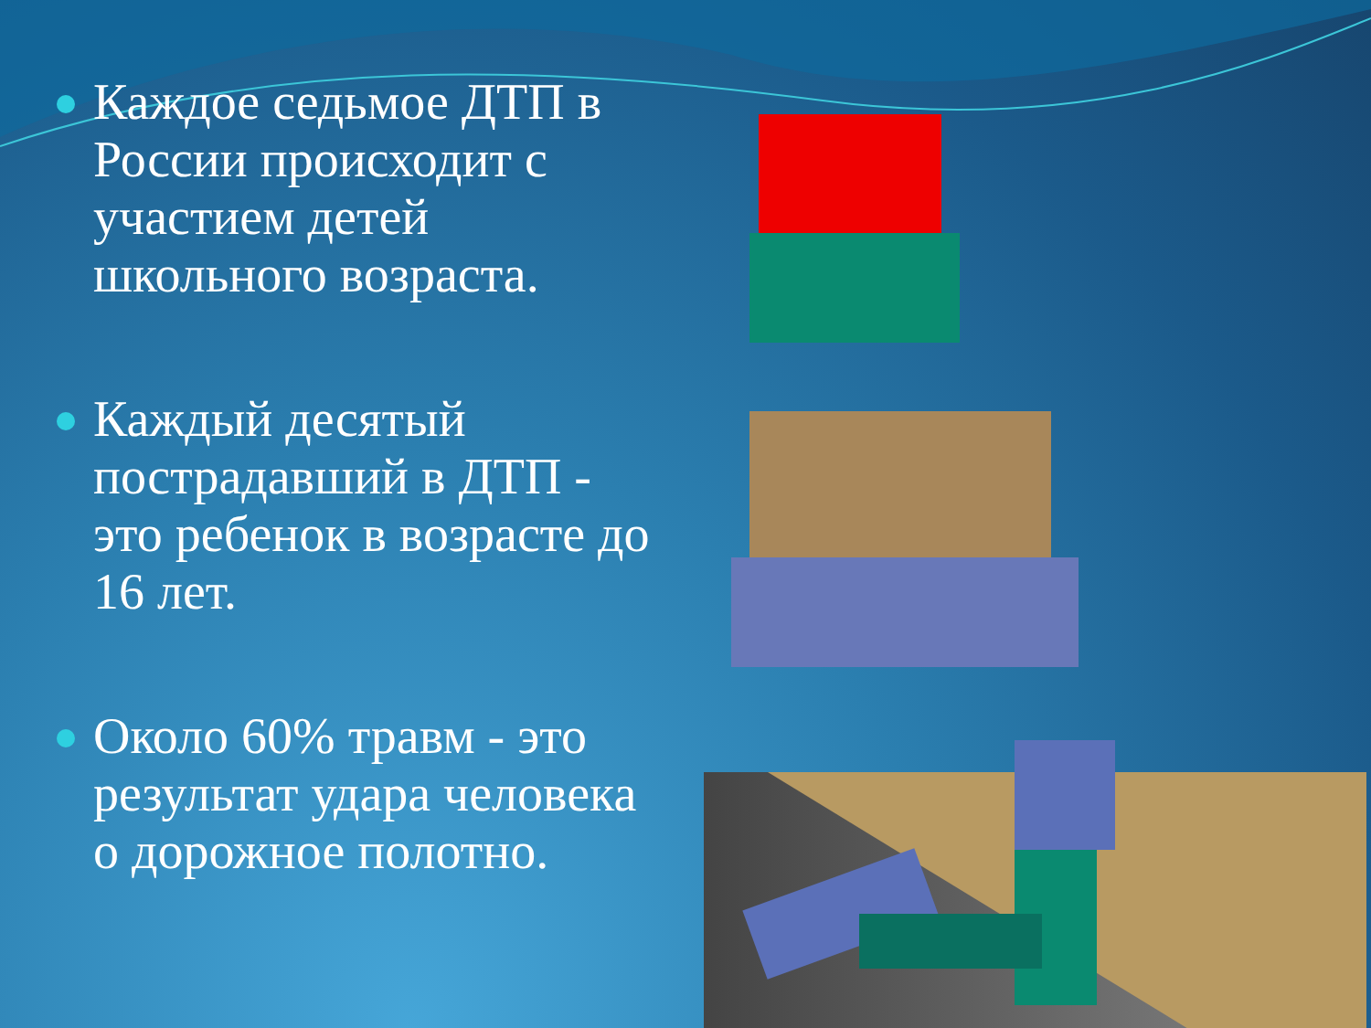Каждое седьмое ДТП в России происходит с участием детей школьного возраста.
Каждый десятый пострадавший в ДТП - это ребенок в возрасте до 16 лет.
Около 60% травм - это результат удара человека о дорожное полотно.